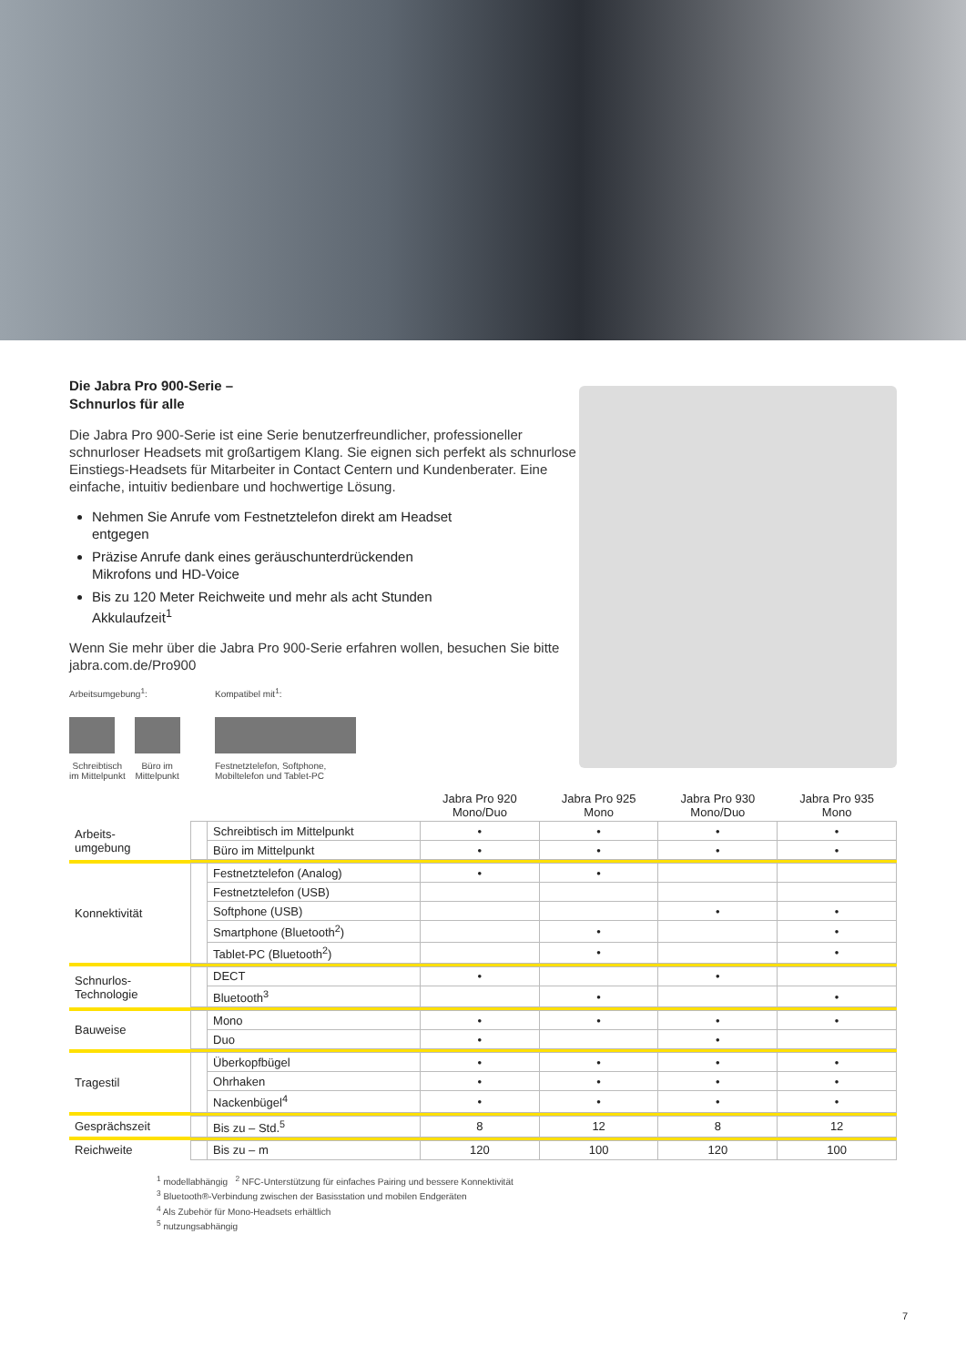Die Jabra Pro 900-Serie –
Schnurlos für alle
Die Jabra Pro 900-Serie ist eine Serie benutzerfreundlicher, professioneller schnurloser Headsets mit großartigem Klang. Sie eignen sich perfekt als schnurlose Einstiegs-Headsets für Mitarbeiter in Contact Centern und Kundenberater. Eine einfache, intuitiv bedienbare und hochwertige Lösung.
Nehmen Sie Anrufe vom Festnetztelefon direkt am Headset entgegen
Präzise Anrufe dank eines geräuschunterdrückenden Mikrofons und HD-Voice
Bis zu 120 Meter Reichweite und mehr als acht Stunden Akkulaufzeit<sup>1</sup>
Wenn Sie mehr über die Jabra Pro 900-Serie erfahren wollen, besuchen Sie bitte jabra.com.de/Pro900
Arbeitsumgebung<sup>1</sup>:
Schreibtisch
im Mittelpunkt
Büro im
Mittelpunkt
Kompatibel mit<sup>1</sup>:
Festnetztelefon, Softphone,
Mobiltelefon und Tablet-PC
| | | | Jabra Pro 920 Mono/Duo | Jabra Pro 925 Mono | Jabra Pro 930 Mono/Duo | Jabra Pro 935 Mono |
| --- | --- | --- | --- | --- | --- | --- |
| Arbeits- umgebung | | Schreibtisch im Mittelpunkt | • | • | • | • |
| | | Büro im Mittelpunkt | • | • | • | • |
| Konnektivität | | Festnetztelefon (Analog) | • | • | | |
| | | Festnetztelefon (USB) | | | | |
| | | Softphone (USB) | | | • | • |
| | | Smartphone (Bluetooth<sup>2</sup>) | | • | | • |
| | | Tablet-PC (Bluetooth<sup>2</sup>) | | • | | • |
| Schnurlos- Technologie | | DECT | • | | • | |
| | | Bluetooth<sup>3</sup> | | • | | • |
| Bauweise | | Mono | • | • | • | • |
| | | Duo | • | | • | |
| Tragestil | | Überkopfbügel | • | • | • | • |
| | | Ohrhaken | • | • | • | • |
| | | Nackenbügel<sup>4</sup> | • | • | • | • |
| Gesprächszeit | | Bis zu – Std.<sup>5</sup> | 8 | 12 | 8 | 12 |
| Reichweite | | Bis zu – m | 120 | 100 | 120 | 100 |
<sup>1</sup> modellabhängig <sup>2</sup> NFC-Unterstützung für einfaches Pairing und bessere Konnektivität
<sup>3</sup> Bluetooth®-Verbindung zwischen der Basisstation und mobilen Endgeräten
<sup>4</sup> Als Zubehör für Mono-Headsets erhältlich
<sup>5</sup> nutzungsabhängig
7